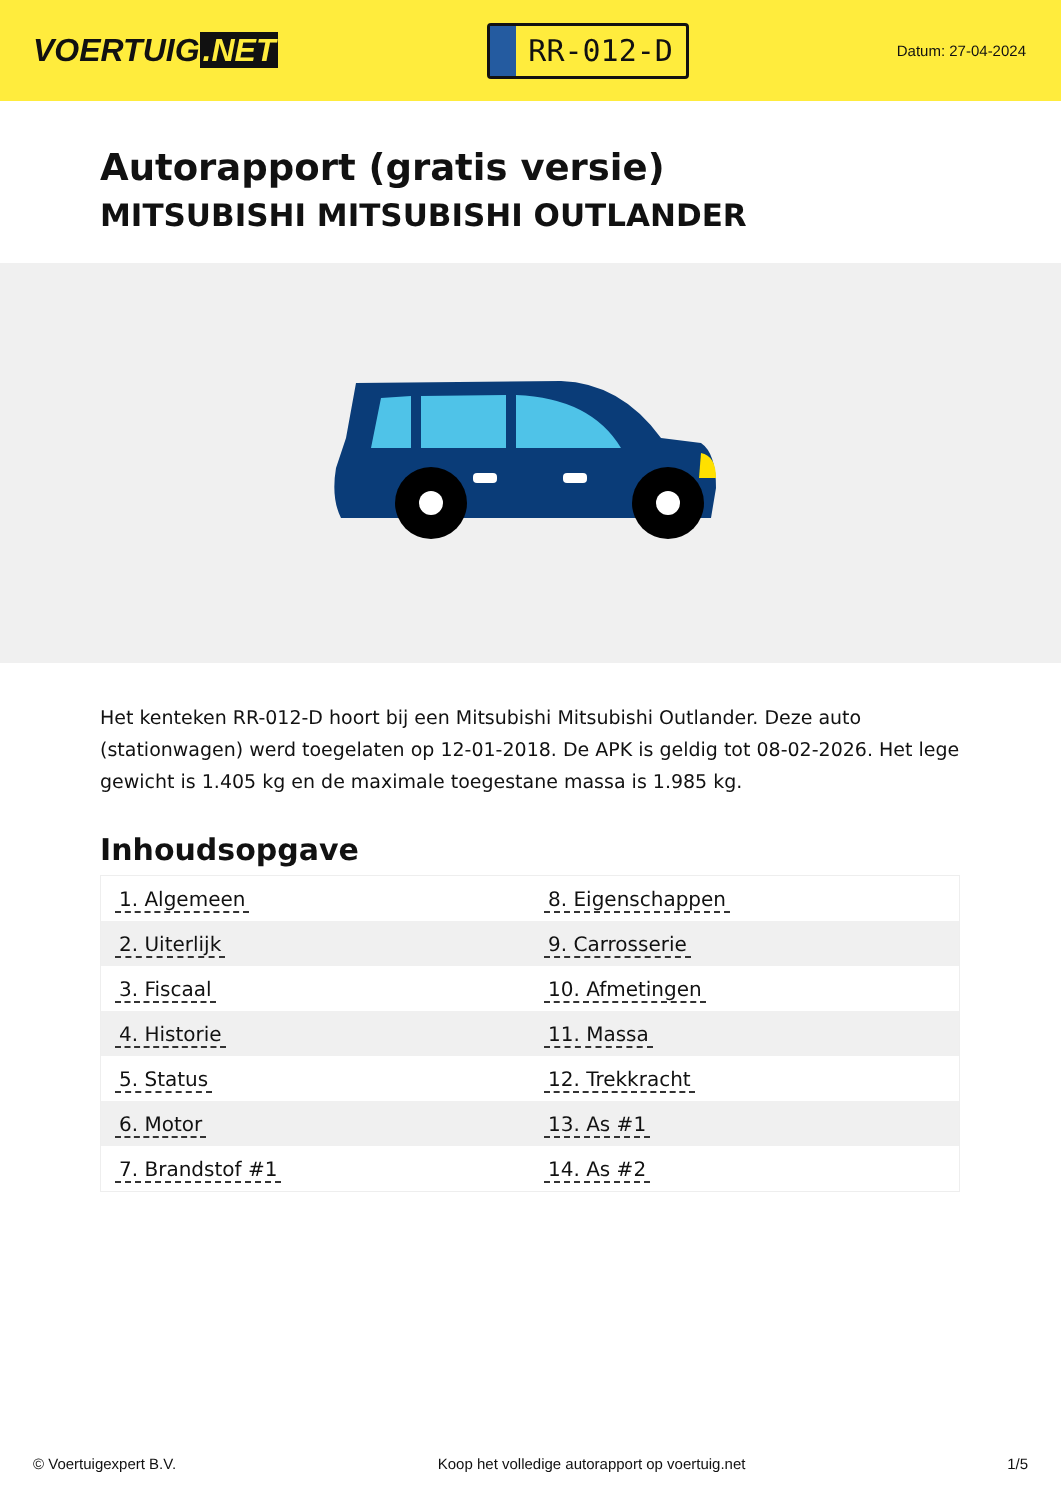VOERTUIG.NET
RR-012-D
Datum: 27-04-2024
Autorapport (gratis versie)
MITSUBISHI MITSUBISHI OUTLANDER
Het kenteken RR-012-D hoort bij een Mitsubishi Mitsubishi Outlander. Deze auto (stationwagen) werd toegelaten op 12-01-2018. De APK is geldig tot 08-02-2026. Het lege gewicht is 1.405 kg en de maximale toegestane massa is 1.985 kg.
Inhoudsopgave
| 1. Algemeen | 8. Eigenschappen |
| 2. Uiterlijk | 9. Carrosserie |
| 3. Fiscaal | 10. Afmetingen |
| 4. Historie | 11. Massa |
| 5. Status | 12. Trekkracht |
| 6. Motor | 13. As #1 |
| 7. Brandstof #1 | 14. As #2 |
© Voertuigexpert B.V. Koop het volledige autorapport op voertuig.net 1/5